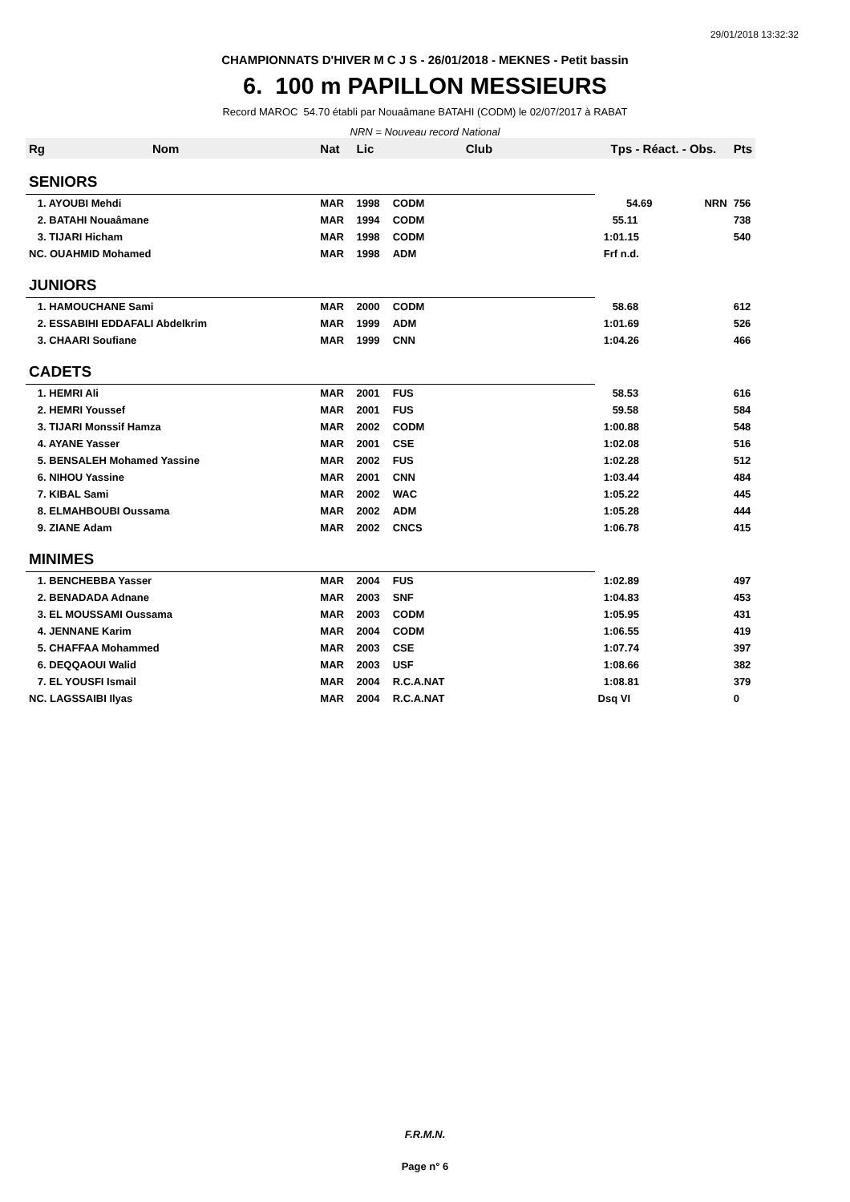29/01/2018 13:32:32
CHAMPIONNATS D'HIVER M C J S - 26/01/2018 - MEKNES - Petit bassin
6. 100 m PAPILLON MESSIEURS
Record MAROC 54.70 établi par Nouaâmane BATAHI (CODM) le 02/07/2017 à RABAT
NRN = Nouveau record National
| Rg | Nom | Nat | Lic | Club | Tps - Réact. - Obs. | Pts |
| --- | --- | --- | --- | --- | --- | --- |
| SENIORS | | | | | | |
| 1. AYOUBI Mehdi | | MAR | 1998 | CODM | 54.69 NRN | 756 |
| 2. BATAHI Nouaâmane | | MAR | 1994 | CODM | 55.11 | 738 |
| 3. TIJARI Hicham | | MAR | 1998 | CODM | 1:01.15 | 540 |
| NC. OUAHMID Mohamed | | MAR | 1998 | ADM | Frf n.d. | |
| JUNIORS | | | | | | |
| 1. HAMOUCHANE Sami | | MAR | 2000 | CODM | 58.68 | 612 |
| 2. ESSABIHI EDDAFALI Abdelkrim | | MAR | 1999 | ADM | 1:01.69 | 526 |
| 3. CHAARI Soufiane | | MAR | 1999 | CNN | 1:04.26 | 466 |
| CADETS | | | | | | |
| 1. HEMRI Ali | | MAR | 2001 | FUS | 58.53 | 616 |
| 2. HEMRI Youssef | | MAR | 2001 | FUS | 59.58 | 584 |
| 3. TIJARI Monssif Hamza | | MAR | 2002 | CODM | 1:00.88 | 548 |
| 4. AYANE Yasser | | MAR | 2001 | CSE | 1:02.08 | 516 |
| 5. BENSALEH Mohamed Yassine | | MAR | 2002 | FUS | 1:02.28 | 512 |
| 6. NIHOU Yassine | | MAR | 2001 | CNN | 1:03.44 | 484 |
| 7. KIBAL Sami | | MAR | 2002 | WAC | 1:05.22 | 445 |
| 8. ELMAHBOUBI Oussama | | MAR | 2002 | ADM | 1:05.28 | 444 |
| 9. ZIANE Adam | | MAR | 2002 | CNCS | 1:06.78 | 415 |
| MINIMES | | | | | | |
| 1. BENCHEBBA Yasser | | MAR | 2004 | FUS | 1:02.89 | 497 |
| 2. BENADADA Adnane | | MAR | 2003 | SNF | 1:04.83 | 453 |
| 3. EL MOUSSAMI Oussama | | MAR | 2003 | CODM | 1:05.95 | 431 |
| 4. JENNANE Karim | | MAR | 2004 | CODM | 1:06.55 | 419 |
| 5. CHAFFAA Mohammed | | MAR | 2003 | CSE | 1:07.74 | 397 |
| 6. DEQQAOUI Walid | | MAR | 2003 | USF | 1:08.66 | 382 |
| 7. EL YOUSFI Ismail | | MAR | 2004 | R.C.A.NAT | 1:08.81 | 379 |
| NC. LAGSSAIBI Ilyas | | MAR | 2004 | R.C.A.NAT | Dsq VI | 0 |
F.R.M.N.
Page n° 6